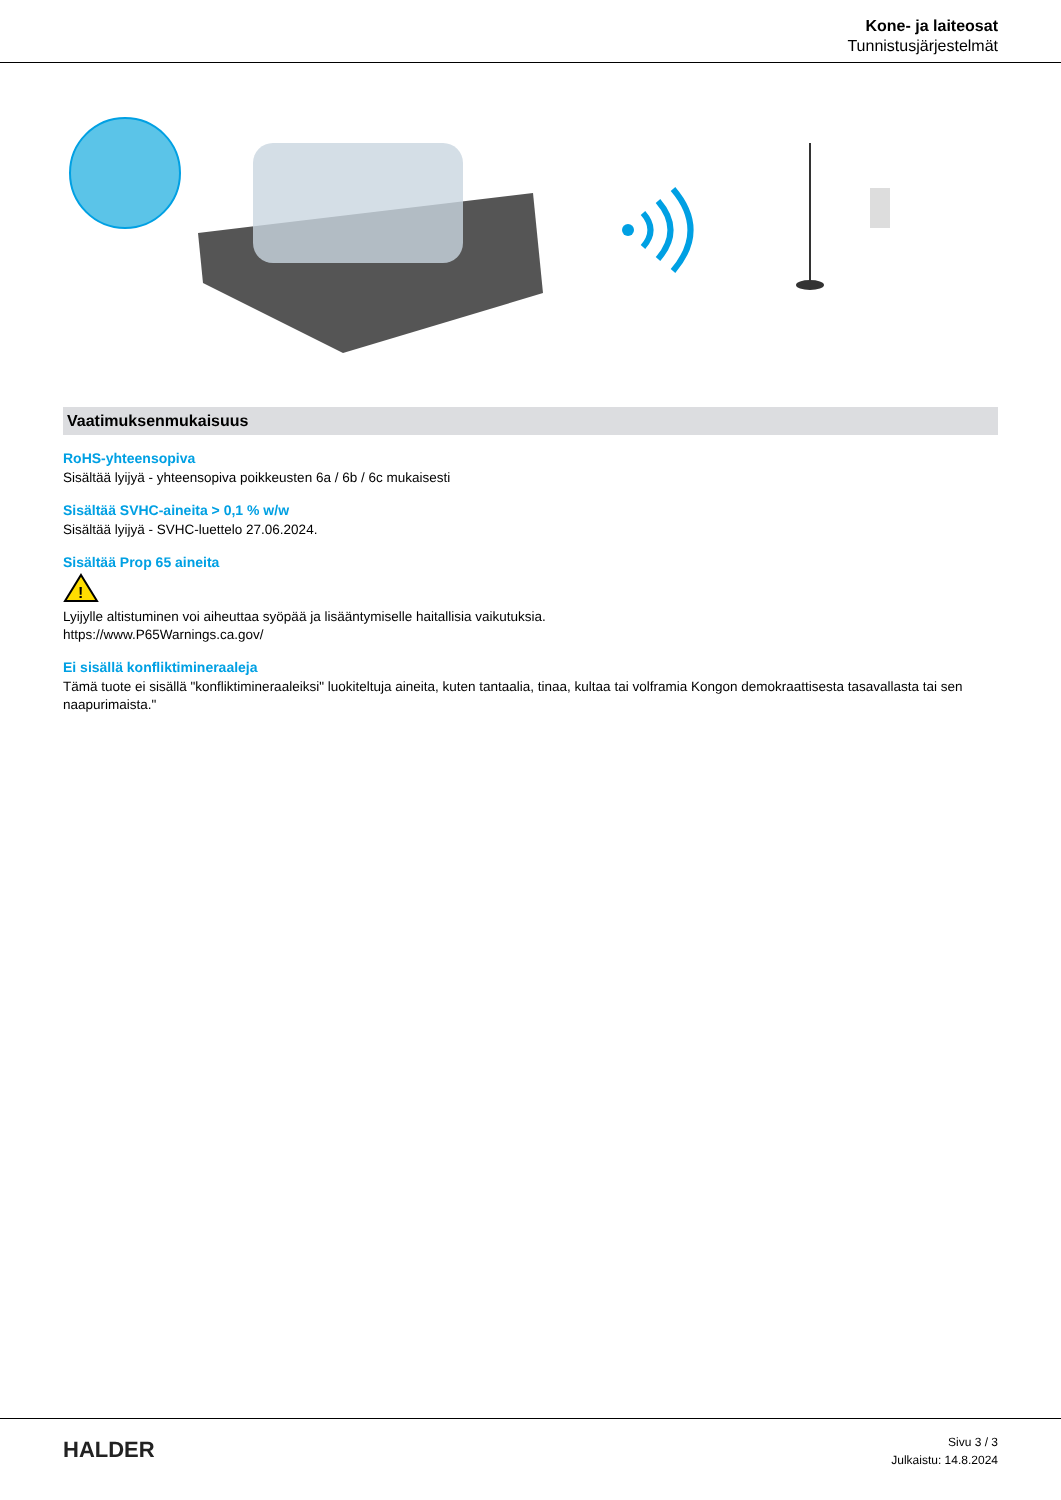Kone- ja laiteosat
Tunnistusjärjestelmät
Vaatimuksenmukaisuus
RoHS-yhteensopiva
Sisältää lyijyä - yhteensopiva poikkeusten 6a / 6b / 6c mukaisesti
Sisältää SVHC-aineita > 0,1 % w/w
Sisältää lyijyä - SVHC-luettelo 27.06.2024.
Sisältää Prop 65 aineita
!
Lyijylle altistuminen voi aiheuttaa syöpää ja lisääntymiselle haitallisia vaikutuksia.
https://www.P65Warnings.ca.gov/
Ei sisällä konfliktimineraaleja
Tämä tuote ei sisällä "konfliktimineraaleiksi" luokiteltuja aineita, kuten tantaalia, tinaa, kultaa tai volframia Kongon demokraattisesta tasavallasta tai sen naapurimaista."
HALDER
Sivu 3 / 3
Julkaistu: 14.8.2024